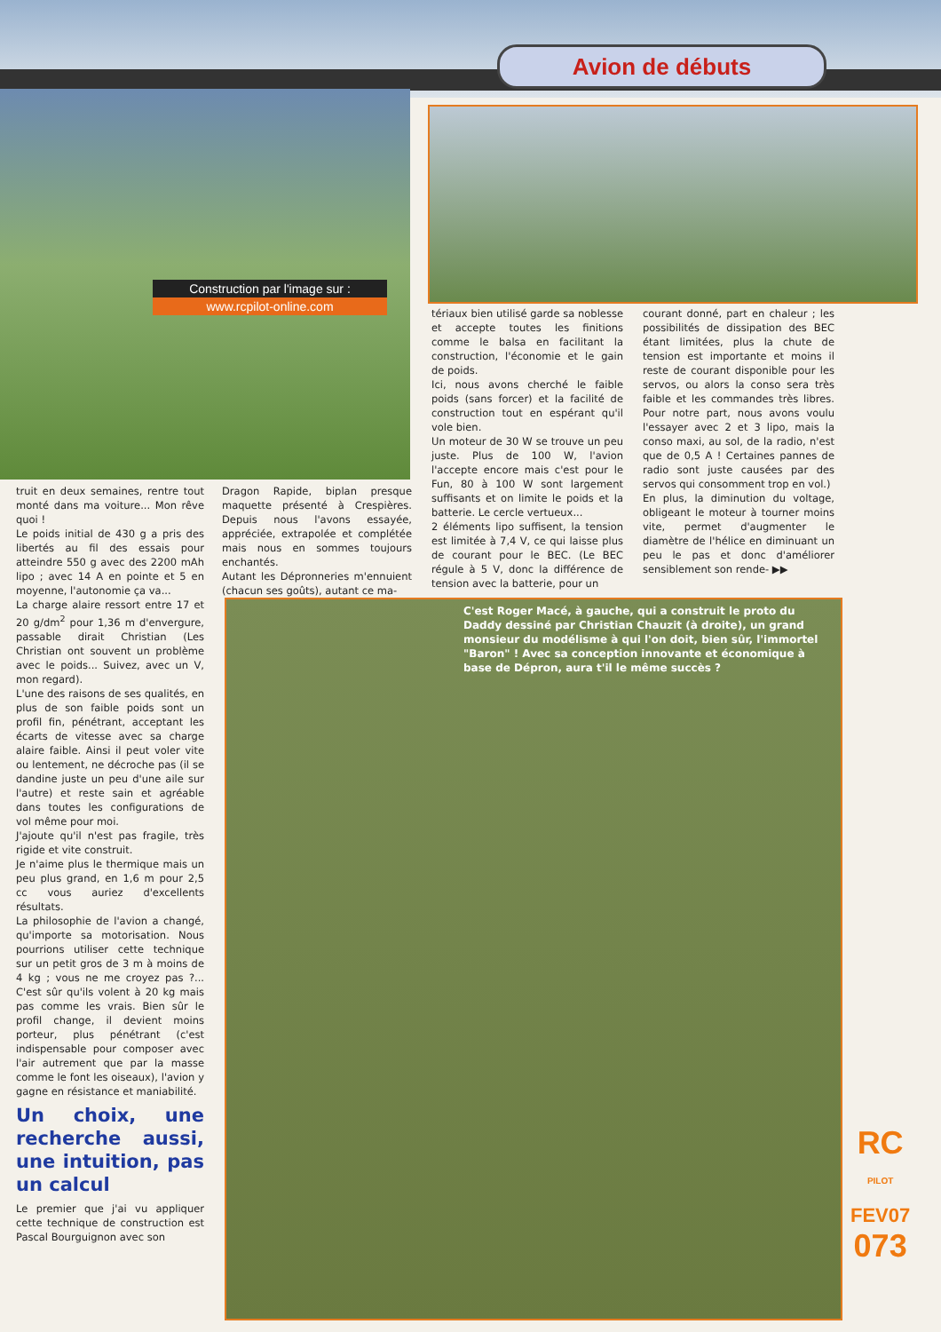Avion de débuts
Construction par l'image sur :
www.rcpilot-online.com
tériaux bien utilisé garde sa noblesse et accepte toutes les finitions comme le balsa en facilitant la construction, l'économie et le gain de poids.
Ici, nous avons cherché le faible poids (sans forcer) et la facilité de construction tout en espérant qu'il vole bien.
Un moteur de 30 W se trouve un peu juste. Plus de 100 W, l'avion l'accepte encore mais c'est pour le Fun, 80 à 100 W sont largement suffisants et on limite le poids et la batterie. Le cercle vertueux...
2 éléments lipo suffisent, la tension est limitée à 7,4 V, ce qui laisse plus de courant pour le BEC. (Le BEC régule à 5 V, donc la différence de tension avec la batterie, pour un
courant donné, part en chaleur ; les possibilités de dissipation des BEC étant limitées, plus la chute de tension est importante et moins il reste de courant disponible pour les servos, ou alors la conso sera très faible et les commandes très libres. Pour notre part, nous avons voulu l'essayer avec 2 et 3 lipo, mais la conso maxi, au sol, de la radio, n'est que de 0,5 A ! Certaines pannes de radio sont juste causées par des servos qui consomment trop en vol.)
En plus, la diminution du voltage, obligeant le moteur à tourner moins vite, permet d'augmenter le diamètre de l'hélice en diminuant un peu le pas et donc d'améliorer sensiblement son rende- ▶▶
truit en deux semaines, rentre tout monté dans ma voiture... Mon rêve quoi !
Le poids initial de 430 g a pris des libertés au fil des essais pour atteindre 550 g avec des 2200 mAh lipo ; avec 14 A en pointe et 5 en moyenne, l'autonomie ça va...
La charge alaire ressort entre 17 et 20 g/dm<sup>2</sup> pour 1,36 m d'envergure, passable dirait Christian (Les Christian ont souvent un problème avec le poids... Suivez, avec un V, mon regard).
L'une des raisons de ses qualités, en plus de son faible poids sont un profil fin, pénétrant, acceptant les écarts de vitesse avec sa charge alaire faible. Ainsi il peut voler vite ou lentement, ne décroche pas (il se dandine juste un peu d'une aile sur l'autre) et reste sain et agréable dans toutes les configurations de vol même pour moi.
J'ajoute qu'il n'est pas fragile, très rigide et vite construit.
Je n'aime plus le thermique mais un peu plus grand, en 1,6 m pour 2,5 cc vous auriez d'excellents résultats.
La philosophie de l'avion a changé, qu'importe sa motorisation. Nous pourrions utiliser cette technique sur un petit gros de 3 m à moins de 4 kg ; vous ne me croyez pas ?... C'est sûr qu'ils volent à 20 kg mais pas comme les vrais. Bien sûr le profil change, il devient moins porteur, plus pénétrant (c'est indispensable pour composer avec l'air autrement que par la masse comme le font les oiseaux), l'avion y gagne en résistance et maniabilité.
Un choix, une recherche aussi, une intuition, pas un calcul
Le premier que j'ai vu appliquer cette technique de construction est Pascal Bourguignon avec son
Dragon Rapide, biplan presque maquette présenté à Crespières. Depuis nous l'avons essayée, appréciée, extrapolée et complétée mais nous en sommes toujours enchantés.
Autant les Dépronneries m'ennuient (chacun ses goûts), autant ce ma-
C'est Roger Macé, à gauche, qui a construit le proto du Daddy dessiné par Christian Chauzit (à droite), un grand monsieur du modélisme à qui l'on doit, bien sûr, l'immortel "Baron" ! Avec sa conception innovante et économique à base de Dépron, aura t'il le même succès ?
RC
PILOT
FEV07
073